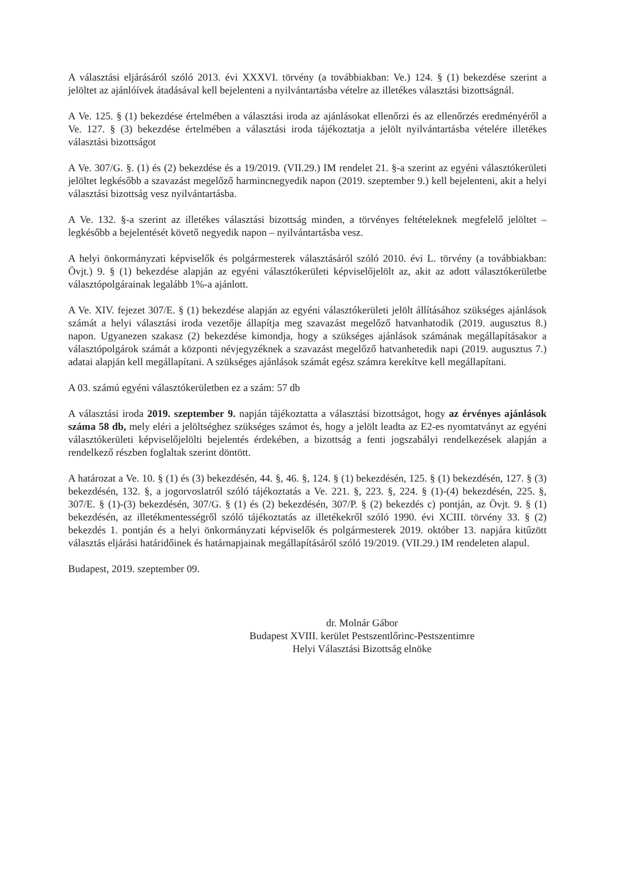A választási eljárásáról szóló 2013. évi XXXVI. törvény (a továbbiakban: Ve.) 124. § (1) bekezdése szerint a jelöltet az ajánlóívek átadásával kell bejelenteni a nyilvántartásba vételre az illetékes választási bizottságnál.
A Ve. 125. § (1) bekezdése értelmében a választási iroda az ajánlásokat ellenőrzi és az ellenőrzés eredményéről a Ve. 127. § (3) bekezdése értelmében a választási iroda tájékoztatja a jelölt nyilvántartásba vételére illetékes választási bizottságot
A Ve. 307/G. §. (1) és (2) bekezdése és a 19/2019. (VII.29.) IM rendelet 21. §-a szerint az egyéni választókerületi jelöltet legkésőbb a szavazást megelőző harmincnegyedik napon (2019. szeptember 9.) kell bejelenteni, akit a helyi választási bizottság vesz nyilvántartásba.
A Ve. 132. §-a szerint az illetékes választási bizottság minden, a törvényes feltételeknek megfelelő jelöltet – legkésőbb a bejelentését követő negyedik napon – nyilvántartásba vesz.
A helyi önkormányzati képviselők és polgármesterek választásáról szóló 2010. évi L. törvény (a továbbiakban: Övjt.) 9. § (1) bekezdése alapján az egyéni választókerületi képviselőjelölt az, akit az adott választókerületbe választópolgárainak legalább 1%-a ajánlott.
A Ve. XIV. fejezet 307/E. § (1) bekezdése alapján az egyéni választókerületi jelölt állításához szükséges ajánlások számát a helyi választási iroda vezetője állapítja meg szavazást megelőző hatvanhatodik (2019. augusztus 8.) napon. Ugyanezen szakasz (2) bekezdése kimondja, hogy a szükséges ajánlások számának megállapításakor a választópolgárok számát a központi névjegyzéknek a szavazást megelőző hatvanhetedik napi (2019. augusztus 7.) adatai alapján kell megállapítani. A szükséges ajánlások számát egész számra kerekítve kell megállapítani.
A 03. számú egyéni választókerületben ez a szám: 57 db
A választási iroda 2019. szeptember 9. napján tájékoztatta a választási bizottságot, hogy az érvényes ajánlások száma 58 db, mely eléri a jelöltséghez szükséges számot és, hogy a jelölt leadta az E2-es nyomtatványt az egyéni választókerületi képviselőjelölti bejelentés érdekében, a bizottság a fenti jogszabályi rendelkezések alapján a rendelkező részben foglaltak szerint döntött.
A határozat a Ve. 10. § (1) és (3) bekezdésén, 44. §, 46. §, 124. § (1) bekezdésén, 125. § (1) bekezdésén, 127. § (3) bekezdésén, 132. §, a jogorvoslatról szóló tájékoztatás a Ve. 221. §, 223. §, 224. § (1)-(4) bekezdésén, 225. §, 307/E. § (1)-(3) bekezdésén, 307/G. § (1) és (2) bekezdésén, 307/P. § (2) bekezdés c) pontján, az Övjt. 9. § (1) bekezdésén, az illetékmentességről szóló tájékoztatás az illetékekről szóló 1990. évi XCIII. törvény 33. § (2) bekezdés 1. pontján és a helyi önkormányzati képviselők és polgármesterek 2019. október 13. napjára kitűzött választás eljárási határidőinek és határnapjainak megállapításáról szóló 19/2019. (VII.29.) IM rendeleten alapul.
Budapest, 2019. szeptember 09.
dr. Molnár Gábor
Budapest XVIII. kerület Pestszentlőrinc-Pestszentimre
Helyi Választási Bizottság elnöke